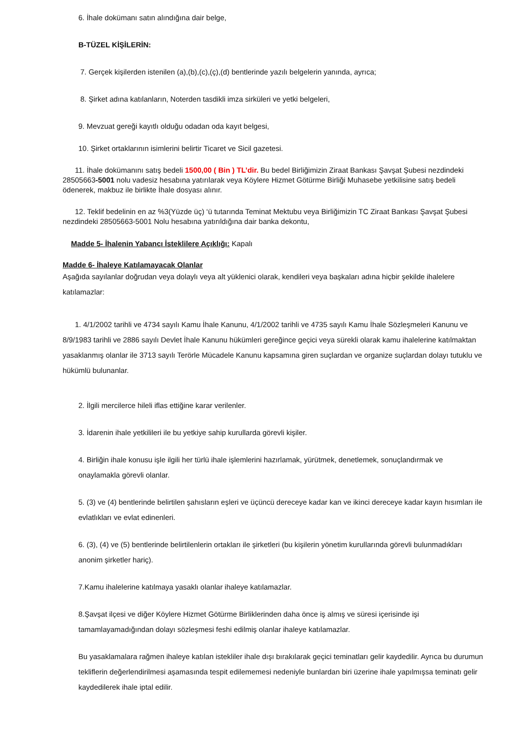6. İhale dokümanı satın alındığına dair belge,
B-TÜZEL KİŞİLERİN:
7. Gerçek kişilerden istenilen (a),(b),(c),(ç),(d) bentlerinde yazılı belgelerin yanında, ayrıca;
8. Şirket adına katılanların, Noterden tasdikli imza sirküleri ve yetki belgeleri,
9. Mevzuat gereği kayıtlı olduğu odadan oda kayıt belgesi,
10. Şirket ortaklarının isimlerini belirtir Ticaret ve Sicil gazetesi.
11. İhale dokümanını satış bedeli 1500,00 ( Bin ) TL’dir. Bu bedel Birliğimizin Ziraat Bankası Şavşat Şubesi nezdindeki 28505663-5001 nolu vadesiz hesabına yatırılarak veya Köylere Hizmet Götürme Birliği Muhasebe yetkilisine satış bedeli ödenerek, makbuz ile birlikte İhale dosyası alınır.
12. Teklif bedelinin en az %3(Yüzde üç) ‘ü tutarında Teminat Mektubu veya Birliğimizin TC Ziraat Bankası Şavşat Şubesi nezdindeki 28505663-5001 Nolu hesabına yatırıldığına dair banka dekontu,
Madde 5- İhalenin Yabancı İsteklilere Açıklığı: Kapalı
Madde 6- İhaleye Katılamayacak Olanlar
Aşağıda sayılanlar doğrudan veya dolaylı veya alt yüklenici olarak, kendileri veya başkaları adına hiçbir şekilde ihalelere katılamazlar:
1. 4/1/2002 tarihli ve 4734 sayılı Kamu İhale Kanunu, 4/1/2002 tarihli ve 4735 sayılı Kamu İhale Sözleşmeleri Kanunu ve 8/9/1983 tarihli ve 2886 sayılı Devlet İhale Kanunu hükümleri gereğince geçici veya sürekli olarak kamu ihalelerine katılmaktan yasaklanmış olanlar ile 3713 sayılı Terörle Mücadele Kanunu kapsamına giren suçlardan ve organize suçlardan dolayı tutuklu ve hükümlü bulunanlar.
2. İlgili mercilerce hileli iflas ettiğine karar verilenler.
3. İdarenin ihale yetkilileri ile bu yetkiye sahip kurullarda görevli kişiler.
4. Birliğin ihale konusu işle ilgili her türlü ihale işlemlerini hazırlamak, yürütmek, denetlemek, sonuçlandırmak ve onaylamakla görevli olanlar.
5. (3) ve (4) bentlerinde belirtilen şahısların eşleri ve üçüncü dereceye kadar kan ve ikinci dereceye kadar kayın hısımları ile evlatlıkları ve evlat edinenleri.
6. (3), (4) ve (5) bentlerinde belirtilenlerin ortakları ile şirketleri (bu kişilerin yönetim kurullarında görevli bulunmadıkları anonim şirketler hariç).
7.Kamu ihalelerine katılmaya yasaklı olanlar ihaleye katılamazlar.
8.Şavşat ilçesi ve diğer Köylere Hizmet Götürme Birliklerinden daha önce iş almış ve süresi içerisinde işi tamamlayamadığından dolayı sözleşmesi feshi edilmiş olanlar ihaleye katılamazlar.
Bu yasaklamalara rağmen ihaleye katılan istekliler ihale dışı bırakılarak geçici teminatları gelir kaydedilir. Ayrıca bu durumun tekliflerin değerlendirilmesi aşamasında tespit edilememesi nedeniyle bunlardan biri üzerine ihale yapılmışsa teminatı gelir kaydedilerek ihale iptal edilir.